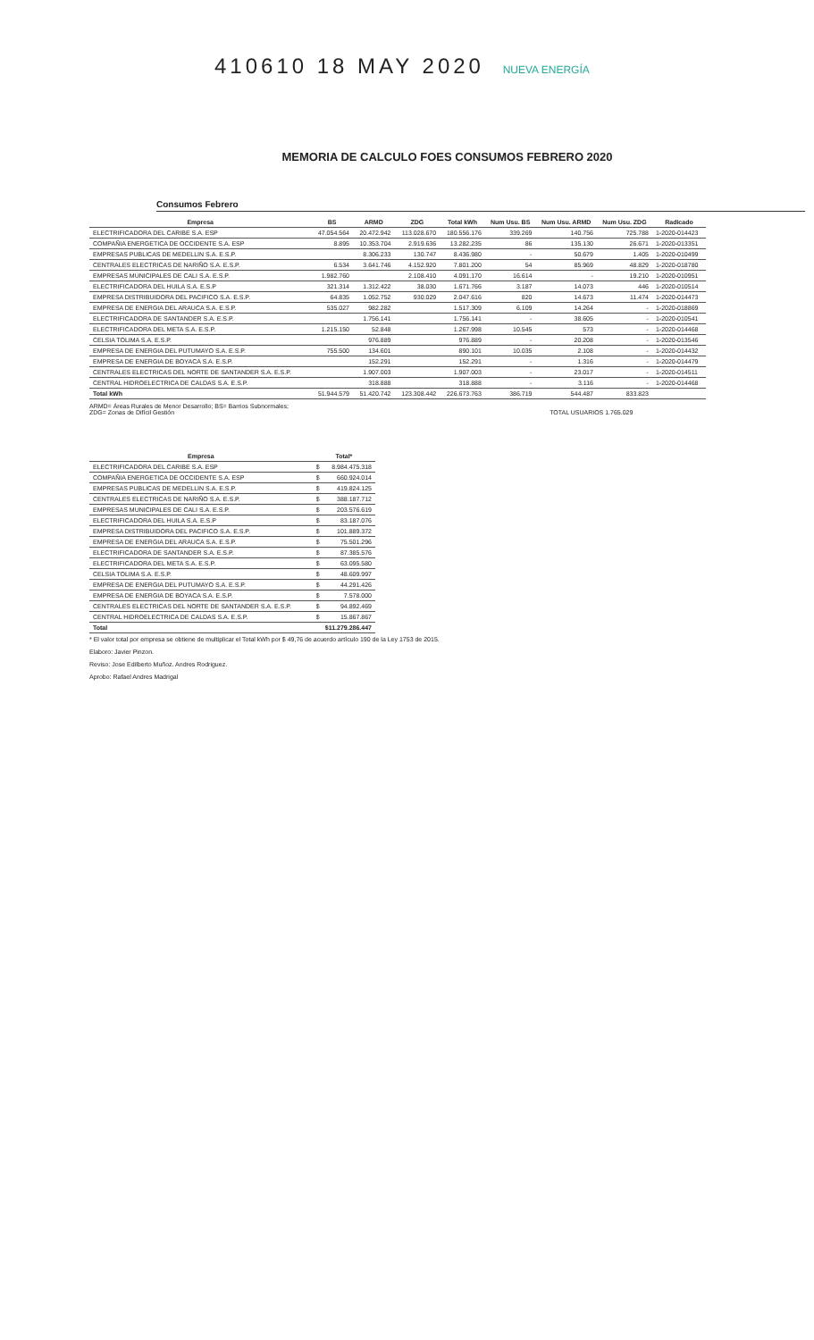410610 18 MAY 2020 NUEVA ENERGÍA
MEMORIA DE CALCULO FOES CONSUMOS FEBRERO 2020
Consumos Febrero
| Empresa | BS | ARMD | ZDG | Total kWh | Num Usu. BS | Num Usu. ARMD | Num Usu. ZDG | Radicado |
| --- | --- | --- | --- | --- | --- | --- | --- | --- |
| ELECTRIFICADORA DEL CARIBE S.A. ESP | 47.054.564 | 20.472.942 | 113.028.670 | 180.556.176 | 339.269 | 140.756 | 725.788 | 1-2020-014423 |
| COMPAÑIA ENERGETICA DE OCCIDENTE S.A. ESP | 8.895 | 10.353.704 | 2.919.636 | 13.282.235 | 86 | 135.130 | 26.671 | 1-2020-013351 |
| EMPRESAS PUBLICAS DE MEDELLIN S.A. E.S.P. | | 8.306.233 | 130.747 | 8.436.980 | - | 50.679 | 1.405 | 1-2020-010499 |
| CENTRALES ELECTRICAS DE NARIÑO S.A. E.S.P. | 6.534 | 3.641.746 | 4.152.920 | 7.801.200 | 54 | 85.969 | 48.829 | 1-2020-018780 |
| EMPRESAS MUNICIPALES DE CALI S.A. E.S.P. | 1.982.760 | | 2.108.410 | 4.091.170 | 16.614 | - | 19.210 | 1-2020-010951 |
| ELECTRIFICADORA DEL HUILA S.A. E.S.P | 321.314 | 1.312.422 | 38.030 | 1.671.766 | 3.187 | 14.073 | 446 | 1-2020-010514 |
| EMPRESA DISTRIBUIDORA DEL PACIFICO S.A. E.S.P. | 64.835 | 1.052.752 | 930.029 | 2.047.616 | 820 | 14.673 | 11.474 | 1-2020-014473 |
| EMPRESA DE ENERGIA DEL ARAUCA S.A. E.S.P. | 535.027 | 982.282 | | 1.517.309 | 6.109 | 14.264 | - | 1-2020-018869 |
| ELECTRIFICADORA DE SANTANDER S.A. E.S.P. | | 1.756.141 | | 1.756.141 | - | 38.605 | - | 1-2020-010541 |
| ELECTRIFICADORA DEL META S.A. E.S.P. | 1.215.150 | 52.848 | | 1.267.998 | 10.545 | 573 | - | 1-2020-014468 |
| CELSIA TOLIMA S.A. E.S.P. | | 976.889 | | 976.889 | - | 20.208 | - | 1-2020-013546 |
| EMPRESA DE ENERGIA DEL PUTUMAYO S.A. E.S.P. | 755.500 | 134.601 | | 890.101 | 10.035 | 2.108 | - | 1-2020-014432 |
| EMPRESA DE ENERGIA DE BOYACA S.A. E.S.P. | | 152.291 | | 152.291 | - | 1.316 | - | 1-2020-014479 |
| CENTRALES ELECTRICAS DEL NORTE DE SANTANDER S.A. E.S.P. | | 1.907.003 | | 1.907.003 | - | 23.017 | - | 1-2020-014511 |
| CENTRAL HIDROELECTRICA DE CALDAS S.A. E.S.P. | | 318.888 | | 318.888 | - | 3.116 | - | 1-2020-014468 |
| Total kWh | 51.944.579 | 51.420.742 | 123.308.442 | 226.673.763 | 386.719 | 544.487 | 833.823 | |
ARMD= Áreas Rurales de Menor Desarrollo; BS= Barrios Subnormales;
ZDG= Zonas de Difícil Gestión TOTAL USUARIOS 1.765.029
| Empresa | Total* | |
| --- | --- | --- |
| ELECTRIFICADORA DEL CARIBE S.A. ESP | $ | 8.984.475.318 |
| COMPAÑIA ENERGETICA DE OCCIDENTE S.A. ESP | $ | 660.924.014 |
| EMPRESAS PUBLICAS DE MEDELLIN S.A. E.S.P. | $ | 419.824.125 |
| CENTRALES ELECTRICAS DE NARIÑO S.A. E.S.P. | $ | 388.187.712 |
| EMPRESAS MUNICIPALES DE CALI S.A. E.S.P. | $ | 203.576.619 |
| ELECTRIFICADORA DEL HUILA S.A. E.S.P | $ | 83.187.076 |
| EMPRESA DISTRIBUIDORA DEL PACIFICO S.A. E.S.P. | $ | 101.889.372 |
| EMPRESA DE ENERGIA DEL ARAUCA S.A. E.S.P. | $ | 75.501.296 |
| ELECTRIFICADORA DE SANTANDER S.A. E.S.P. | $ | 87.385.576 |
| ELECTRIFICADORA DEL META S.A. E.S.P. | $ | 63.095.580 |
| CELSIA TOLIMA S.A. E.S.P. | $ | 48.609.997 |
| EMPRESA DE ENERGIA DEL PUTUMAYO S.A. E.S.P. | $ | 44.291.426 |
| EMPRESA DE ENERGIA DE BOYACA S.A. E.S.P. | $ | 7.578.000 |
| CENTRALES ELECTRICAS DEL NORTE DE SANTANDER S.A. E.S.P. | $ | 94.892.469 |
| CENTRAL HIDROELECTRICA DE CALDAS S.A. E.S.P. | $ | 15.867.867 |
| Total | $11.279.286.447 | |
* El valor total por empresa se obtiene de multiplicar el Total kWh por $ 49,76 de acuerdo artículo 190 de la Ley 1753 de 2015.
Elaboro: Javier Pinzon.
Reviso: Jose Edilberto Muñoz. Andres Rodriguez.
Aprobo: Rafael Andres Madrigal